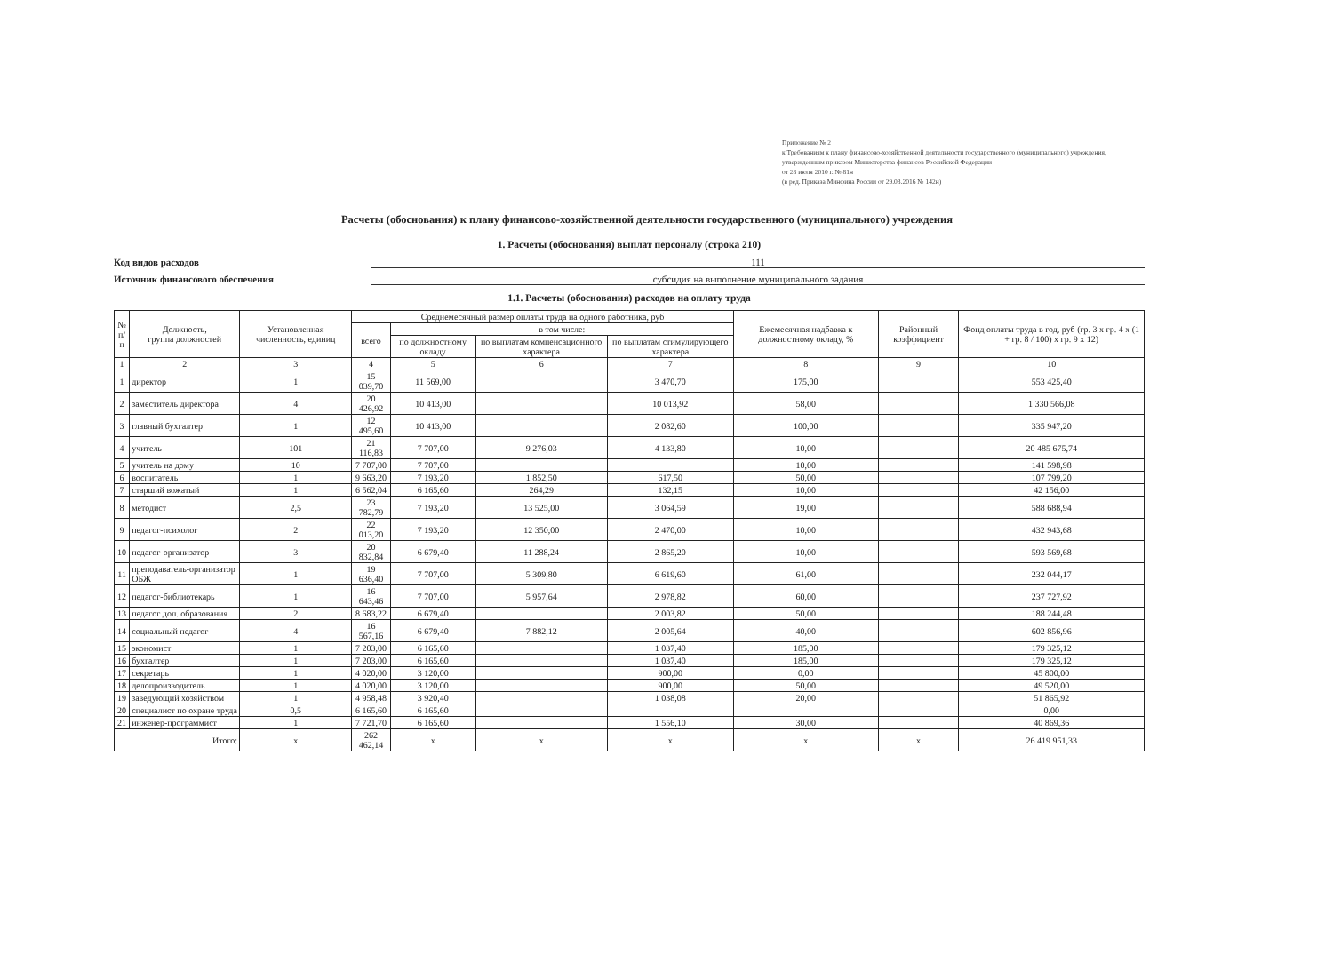Приложение № 2
к Требованиям к плану финансово-хозяйственной деятельности государственного (муниципального) учреждения, утвержденным приказом Министерства финансов Российской Федерации
от 28 июля 2010 г. № 81н
(в ред. Приказа Минфина России от 29.08.2016 № 142н)
Расчеты (обоснования) к плану финансово-хозяйственной деятельности государственного (муниципального) учреждения
1. Расчеты (обоснования) выплат персоналу (строка 210)
Код видов расходов 111
Источник финансового обеспечения субсидия на выполнение муниципального задания
1.1. Расчеты (обоснования) расходов на оплату труда
| № п/п | Должность, группа должностей | Установленная численность, единиц | Среднемесячный размер оплаты труда на одного работника, руб | | | | Ежемесячная надбавка к должностному окладу, % | Районный коэффициент | Фонд оплаты труда в год, руб (гр. 3 х гр. 4 х (1 + гр. 8 / 100) х гр. 9 х 12) |
| --- | --- | --- | --- | --- | --- | --- | --- | --- | --- |
| | | | всего | в том числе: | | | | | |
| | | | | по должностному окладу | по выплатам компенсационного характера | по выплатам стимулирующего характера | | | |
| 1 | 2 | 3 | 4 | 5 | 6 | 7 | 8 | 9 | 10 |
| 1 | директор | 1 | 15 039,70 | 11 569,00 | | 3 470,70 | 175,00 | | 553 425,40 |
| 2 | заместитель директора | 4 | 20 426,92 | 10 413,00 | | 10 013,92 | 58,00 | | 1 330 566,08 |
| 3 | главный бухгалтер | 1 | 12 495,60 | 10 413,00 | | 2 082,60 | 100,00 | | 335 947,20 |
| 4 | учитель | 101 | 21 116,83 | 7 707,00 | 9 276,03 | 4 133,80 | 10,00 | | 20 485 675,74 |
| 5 | учитель на дому | 10 | 7 707,00 | 7 707,00 | | | 10,00 | | 141 598,98 |
| 6 | воспитатель | 1 | 9 663,20 | 7 193,20 | 1 852,50 | 617,50 | 50,00 | | 107 799,20 |
| 7 | старший вожатый | 1 | 6 562,04 | 6 165,60 | 264,29 | 132,15 | 10,00 | | 42 156,00 |
| 8 | методист | 2,5 | 23 782,79 | 7 193,20 | 13 525,00 | 3 064,59 | 19,00 | | 588 688,94 |
| 9 | педагог-психолог | 2 | 22 013,20 | 7 193,20 | 12 350,00 | 2 470,00 | 10,00 | | 432 943,68 |
| 10 | педагог-организатор | 3 | 20 832,84 | 6 679,40 | 11 288,24 | 2 865,20 | 10,00 | | 593 569,68 |
| 11 | преподаватель-организатор ОБЖ | 1 | 19 636,40 | 7 707,00 | 5 309,80 | 6 619,60 | 61,00 | | 232 044,17 |
| 12 | педагог-библиотекарь | 1 | 16 643,46 | 7 707,00 | 5 957,64 | 2 978,82 | 60,00 | | 237 727,92 |
| 13 | педагог доп. образования | 2 | 8 683,22 | 6 679,40 | | 2 003,82 | 50,00 | | 188 244,48 |
| 14 | социальный педагог | 4 | 16 567,16 | 6 679,40 | 7 882,12 | 2 005,64 | 40,00 | | 602 856,96 |
| 15 | экономист | 1 | 7 203,00 | 6 165,60 | | 1 037,40 | 185,00 | | 179 325,12 |
| 16 | бухгалтер | 1 | 7 203,00 | 6 165,60 | | 1 037,40 | 185,00 | | 179 325,12 |
| 17 | секретарь | 1 | 4 020,00 | 3 120,00 | | 900,00 | 0,00 | | 45 800,00 |
| 18 | делопроизводитель | 1 | 4 020,00 | 3 120,00 | | 900,00 | 50,00 | | 49 520,00 |
| 19 | заведующий хозяйством | 1 | 4 958,48 | 3 920,40 | | 1 038,08 | 20,00 | | 51 865,92 |
| 20 | специалист по охране труда | 0,5 | 6 165,60 | 6 165,60 | | | | | 0,00 |
| 21 | инженер-программист | 1 | 7 721,70 | 6 165,60 | | 1 556,10 | 30,00 | | 40 869,36 |
| Итого: | | x | 262 462,14 | x | x | x | x | x | 26 419 951,33 |